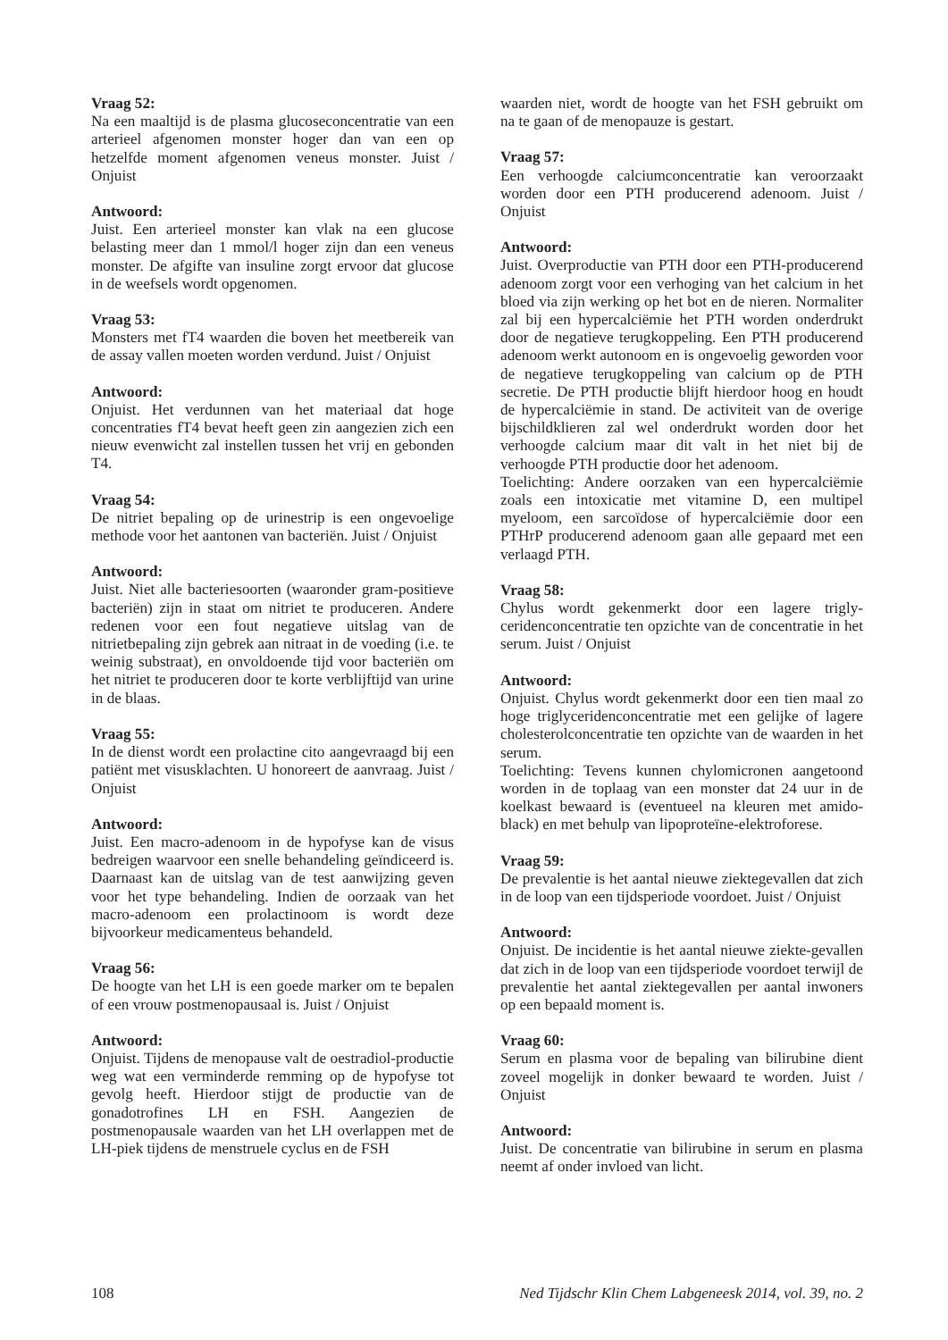Vraag 52:
Na een maaltijd is de plasma glucoseconcentratie van een arterieel afgenomen monster hoger dan van een op hetzelfde moment afgenomen veneus monster. Juist / Onjuist
Antwoord:
Juist. Een arterieel monster kan vlak na een glucose belasting meer dan 1 mmol/l hoger zijn dan een veneus monster. De afgifte van insuline zorgt ervoor dat glucose in de weefsels wordt opgenomen.
Vraag 53:
Monsters met fT4 waarden die boven het meetbereik van de assay vallen moeten worden verdund. Juist / Onjuist
Antwoord:
Onjuist. Het verdunnen van het materiaal dat hoge concentraties fT4 bevat heeft geen zin aangezien zich een nieuw evenwicht zal instellen tussen het vrij en gebonden T4.
Vraag 54:
De nitriet bepaling op de urinestrip is een ongevoelige methode voor het aantonen van bacteriën. Juist / Onjuist
Antwoord:
Juist. Niet alle bacteriesoorten (waaronder gram-positieve bacteriën) zijn in staat om nitriet te produceren. Andere redenen voor een fout negatieve uitslag van de nitrietbepaling zijn gebrek aan nitraat in de voeding (i.e. te weinig substraat), en onvoldoende tijd voor bacteriën om het nitriet te produceren door te korte verblijftijd van urine in de blaas.
Vraag 55:
In de dienst wordt een prolactine cito aangevraagd bij een patiënt met visusklachten. U honoreert de aanvraag. Juist / Onjuist
Antwoord:
Juist. Een macro-adenoom in de hypofyse kan de visus bedreigen waarvoor een snelle behandeling geïndiceerd is. Daarnaast kan de uitslag van de test aanwijzing geven voor het type behandeling. Indien de oorzaak van het macro-adenoom een prolactinoom is wordt deze bijvoorkeur medicamenteus behandeld.
Vraag 56:
De hoogte van het LH is een goede marker om te bepalen of een vrouw postmenopausaal is. Juist / Onjuist
Antwoord:
Onjuist. Tijdens de menopause valt de oestradiol-productie weg wat een verminderde remming op de hypofyse tot gevolg heeft. Hierdoor stijgt de productie van de gonadotrofines LH en FSH. Aangezien de postmenopausale waarden van het LH overlappen met de LH-piek tijdens de menstruele cyclus en de FSH
waarden niet, wordt de hoogte van het FSH gebruikt om na te gaan of de menopauze is gestart.
Vraag 57:
Een verhoogde calciumconcentratie kan veroorzaakt worden door een PTH producerend adenoom. Juist / Onjuist
Antwoord:
Juist. Overproductie van PTH door een PTH-producerend adenoom zorgt voor een verhoging van het calcium in het bloed via zijn werking op het bot en de nieren. Normaliter zal bij een hypercalciëmie het PTH worden onderdrukt door de negatieve terugkoppeling. Een PTH producerend adenoom werkt autonoom en is ongevoelig geworden voor de negatieve terugkoppeling van calcium op de PTH secretie. De PTH productie blijft hierdoor hoog en houdt de hypercalciëmie in stand. De activiteit van de overige bijschildklieren zal wel onderdrukt worden door het verhoogde calcium maar dit valt in het niet bij de verhoogde PTH productie door het adenoom.
Toelichting: Andere oorzaken van een hypercalciëmie zoals een intoxicatie met vitamine D, een multipel myeloom, een sarcoïdose of hypercalciëmie door een PTHrP producerend adenoom gaan alle gepaard met een verlaagd PTH.
Vraag 58:
Chylus wordt gekenmerkt door een lagere trigly-ceridenconcentratie ten opzichte van de concentratie in het serum. Juist / Onjuist
Antwoord:
Onjuist. Chylus wordt gekenmerkt door een tien maal zo hoge triglyceridenconcentratie met een gelijke of lagere cholesterolconcentratie ten opzichte van de waarden in het serum.
Toelichting: Tevens kunnen chylomicronen aangetoond worden in de toplaag van een monster dat 24 uur in de koelkast bewaard is (eventueel na kleuren met amido-black) en met behulp van lipoproteïne-elektroforese.
Vraag 59:
De prevalentie is het aantal nieuwe ziektegevallen dat zich in de loop van een tijdsperiode voordoet. Juist / Onjuist
Antwoord:
Onjuist. De incidentie is het aantal nieuwe ziekte-gevallen dat zich in de loop van een tijdsperiode voordoet terwijl de prevalentie het aantal ziektegevallen per aantal inwoners op een bepaald moment is.
Vraag 60:
Serum en plasma voor de bepaling van bilirubine dient zoveel mogelijk in donker bewaard te worden. Juist / Onjuist
Antwoord:
Juist. De concentratie van bilirubine in serum en plasma neemt af onder invloed van licht.
108 Ned Tijdschr Klin Chem Labgeneesk 2014, vol. 39, no. 2